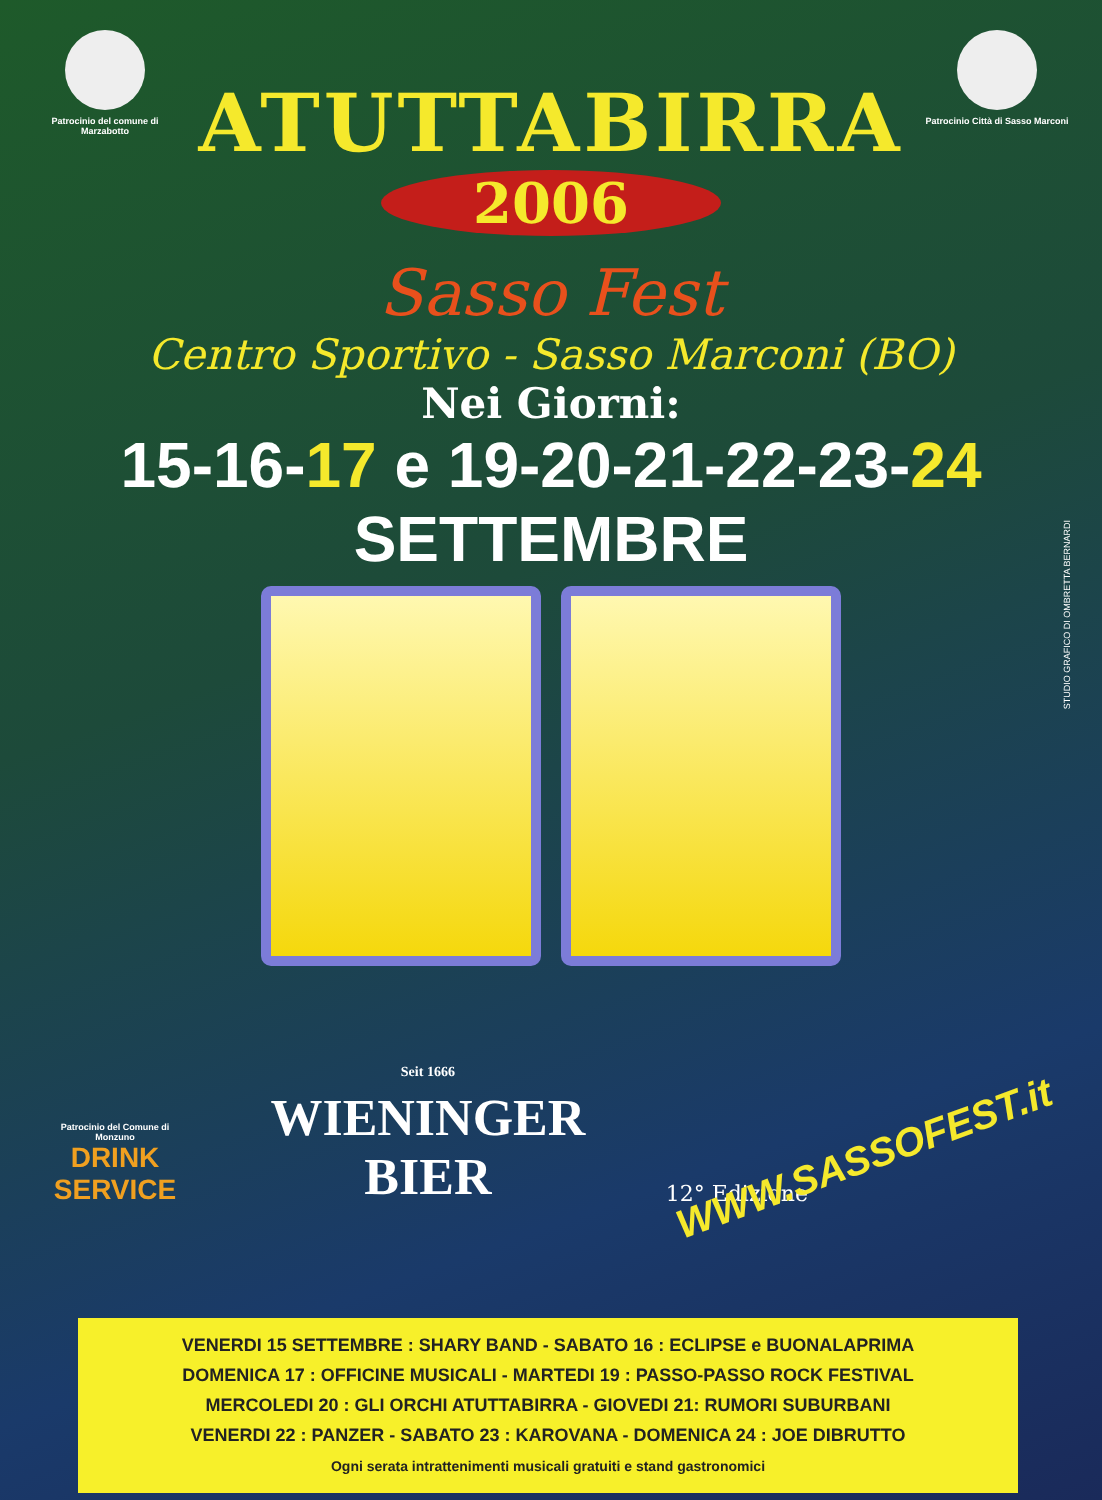Patrocinio del comune di Marzabotto
Patrocinio Città di Sasso Marconi
ATUTTABIRRA
2006
Sasso Fest
Centro Sportivo - Sasso Marconi (BO)
Nei Giorni:
15-16-17 e 19-20-21-22-23-24
SETTEMBRE
STUDIO GRAFICO DI OMBRETTA BERNARDI
Patrocinio del Comune di Monzuno
DRINK SERVICE
Seit 1666
WIENINGER
BIER
WWW.SASSOFEST.it
12° Edizione
VENERDI 15 SETTEMBRE : SHARY BAND - SABATO 16 : ECLIPSE e BUONALAPRIMA
DOMENICA 17 : OFFICINE MUSICALI - MARTEDI 19 : PASSO-PASSO ROCK FESTIVAL
MERCOLEDI 20 : GLI ORCHI ATUTTABIRRA - GIOVEDI 21: RUMORI SUBURBANI
VENERDI 22 : PANZER - SABATO 23 : KAROVANA - DOMENICA 24 : JOE DIBRUTTO
Ogni serata intrattenimenti musicali gratuiti e stand gastronomici